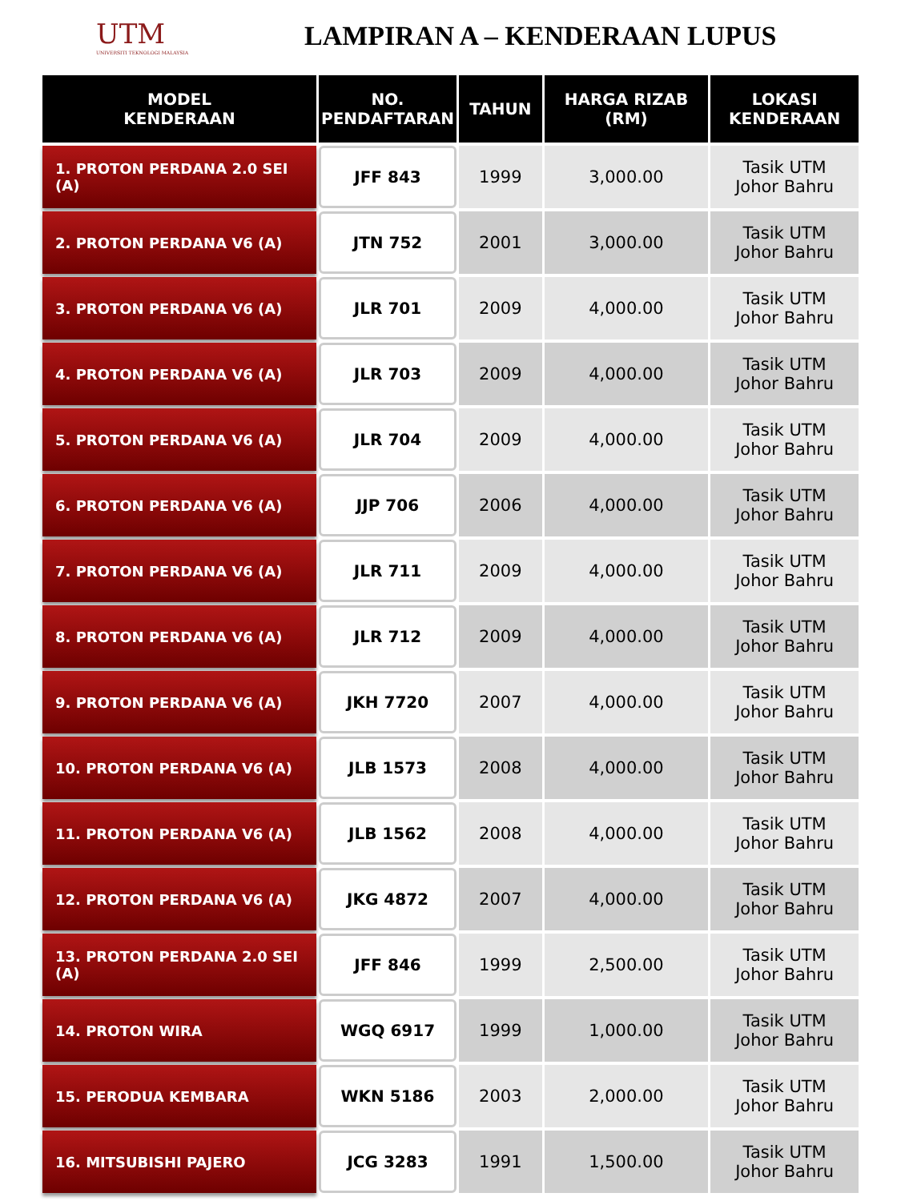UTM
UNIVERSITI TEKNOLOGI MALAYSIA
LAMPIRAN A – KENDERAAN LUPUS
| MODEL KENDERAAN | NO. PENDAFTARAN | TAHUN | HARGA RIZAB (RM) | LOKASI KENDERAAN |
| --- | --- | --- | --- | --- |
| 1. PROTON PERDANA 2.0 SEI (A) | JFF 843 | 1999 | 3,000.00 | Tasik UTM Johor Bahru |
| 2. PROTON PERDANA V6 (A) | JTN 752 | 2001 | 3,000.00 | Tasik UTM Johor Bahru |
| 3. PROTON PERDANA V6 (A) | JLR 701 | 2009 | 4,000.00 | Tasik UTM Johor Bahru |
| 4. PROTON PERDANA V6 (A) | JLR 703 | 2009 | 4,000.00 | Tasik UTM Johor Bahru |
| 5. PROTON PERDANA V6 (A) | JLR 704 | 2009 | 4,000.00 | Tasik UTM Johor Bahru |
| 6. PROTON PERDANA V6 (A) | JJP 706 | 2006 | 4,000.00 | Tasik UTM Johor Bahru |
| 7. PROTON PERDANA V6 (A) | JLR 711 | 2009 | 4,000.00 | Tasik UTM Johor Bahru |
| 8. PROTON PERDANA V6 (A) | JLR 712 | 2009 | 4,000.00 | Tasik UTM Johor Bahru |
| 9. PROTON PERDANA V6 (A) | JKH 7720 | 2007 | 4,000.00 | Tasik UTM Johor Bahru |
| 10. PROTON PERDANA V6 (A) | JLB 1573 | 2008 | 4,000.00 | Tasik UTM Johor Bahru |
| 11. PROTON PERDANA V6 (A) | JLB 1562 | 2008 | 4,000.00 | Tasik UTM Johor Bahru |
| 12. PROTON PERDANA V6 (A) | JKG 4872 | 2007 | 4,000.00 | Tasik UTM Johor Bahru |
| 13. PROTON PERDANA 2.0 SEI (A) | JFF 846 | 1999 | 2,500.00 | Tasik UTM Johor Bahru |
| 14. PROTON WIRA | WGQ 6917 | 1999 | 1,000.00 | Tasik UTM Johor Bahru |
| 15. PERODUA KEMBARA | WKN 5186 | 2003 | 2,000.00 | Tasik UTM Johor Bahru |
| 16. MITSUBISHI PAJERO | JCG 3283 | 1991 | 1,500.00 | Tasik UTM Johor Bahru |